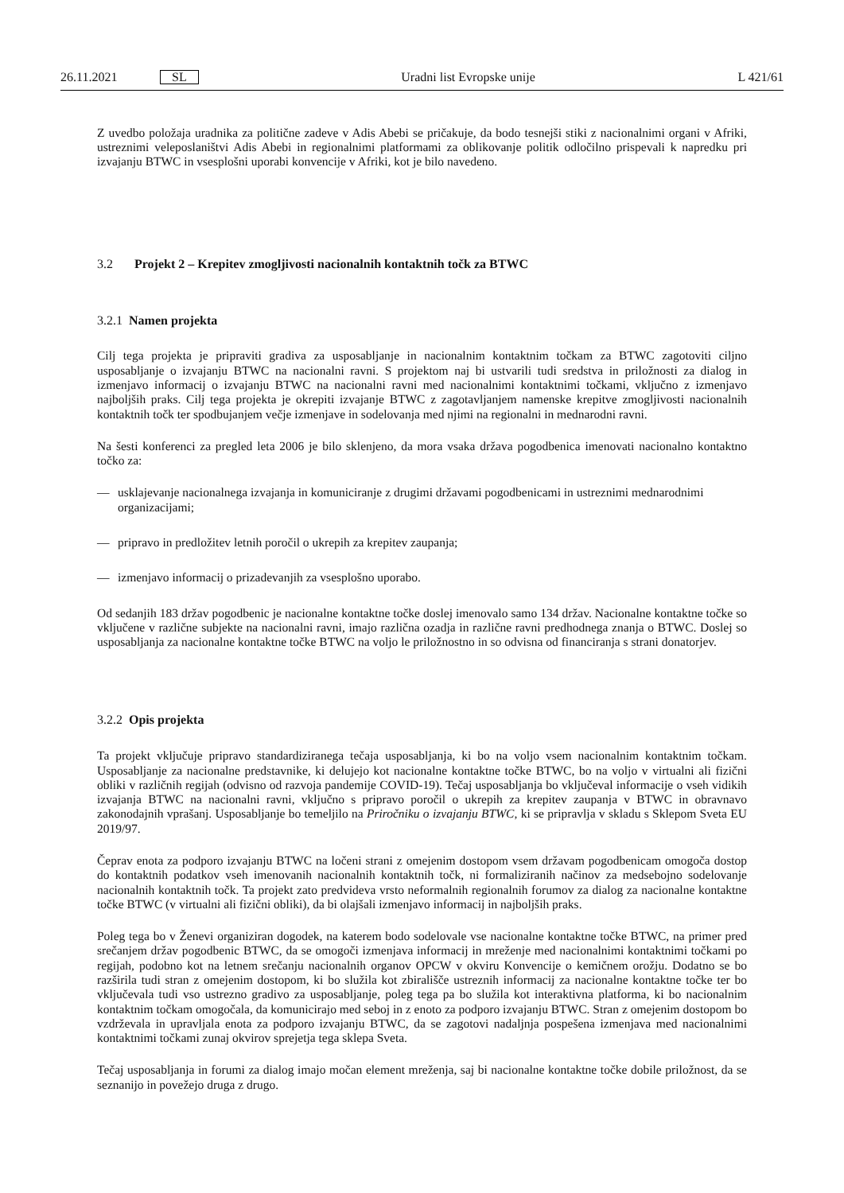26.11.2021 SL Uradni list Evropske unije L 421/61
Z uvedbo položaja uradnika za politične zadeve v Adis Abebi se pričakuje, da bodo tesnejši stiki z nacionalnimi organi v Afriki, ustreznimi veleposlaništvi Adis Abebi in regionalnimi platformami za oblikovanje politik odločilno prispevali k napredku pri izvajanju BTWC in vsesplošni uporabi konvencije v Afriki, kot je bilo navedeno.
3.2 Projekt 2 – Krepitev zmogljivosti nacionalnih kontaktnih točk za BTWC
3.2.1 Namen projekta
Cilj tega projekta je pripraviti gradiva za usposabljanje in nacionalnim kontaktnim točkam za BTWC zagotoviti ciljno usposabljanje o izvajanju BTWC na nacionalni ravni. S projektom naj bi ustvarili tudi sredstva in priložnosti za dialog in izmenjavo informacij o izvajanju BTWC na nacionalni ravni med nacionalnimi kontaktnimi točkami, vključno z izmenjavo najboljših praks. Cilj tega projekta je okrepiti izvajanje BTWC z zagotavljanjem namenske krepitve zmogljivosti nacionalnih kontaktnih točk ter spodbujanjem večje izmenjave in sodelovanja med njimi na regionalni in mednarodni ravni.
Na šesti konferenci za pregled leta 2006 je bilo sklenjeno, da mora vsaka država pogodbenica imenovati nacionalno kontaktno točko za:
— usklajevanje nacionalnega izvajanja in komuniciranje z drugimi državami pogodbenicami in ustreznimi mednarodnimi organizacijami;
— pripravo in predložitev letnih poročil o ukrepih za krepitev zaupanja;
— izmenjavo informacij o prizadevanjih za vsesplošno uporabo.
Od sedanjih 183 držav pogodbenic je nacionalne kontaktne točke doslej imenovalo samo 134 držav. Nacionalne kontaktne točke so vključene v različne subjekte na nacionalni ravni, imajo različna ozadja in različne ravni predhodnega znanja o BTWC. Doslej so usposabljanja za nacionalne kontaktne točke BTWC na voljo le priložnostno in so odvisna od financiranja s strani donatorjev.
3.2.2 Opis projekta
Ta projekt vključuje pripravo standardiziranega tečaja usposabljanja, ki bo na voljo vsem nacionalnim kontaktnim točkam. Usposabljanje za nacionalne predstavnike, ki delujejo kot nacionalne kontaktne točke BTWC, bo na voljo v virtualni ali fizični obliki v različnih regijah (odvisno od razvoja pandemije COVID-19). Tečaj usposabljanja bo vključeval informacije o vseh vidikih izvajanja BTWC na nacionalni ravni, vključno s pripravo poročil o ukrepih za krepitev zaupanja v BTWC in obravnavo zakonodajnih vprašanj. Usposabljanje bo temeljilo na Priročniku o izvajanju BTWC, ki se pripravlja v skladu s Sklepom Sveta EU 2019/97.
Čeprav enota za podporo izvajanju BTWC na ločeni strani z omejenim dostopom vsem državam pogodbenicam omogoča dostop do kontaktnih podatkov vseh imenovanih nacionalnih kontaktnih točk, ni formaliziranih načinov za medsebojno sodelovanje nacionalnih kontaktnih točk. Ta projekt zato predvideva vrsto neformalnih regionalnih forumov za dialog za nacionalne kontaktne točke BTWC (v virtualni ali fizični obliki), da bi olajšali izmenjavo informacij in najboljših praks.
Poleg tega bo v Ženevi organiziran dogodek, na katerem bodo sodelovale vse nacionalne kontaktne točke BTWC, na primer pred srečanjem držav pogodbenic BTWC, da se omogoči izmenjava informacij in mreženje med nacionalnimi kontaktnimi točkami po regijah, podobno kot na letnem srečanju nacionalnih organov OPCW v okviru Konvencije o kemičnem orožju. Dodatno se bo razširila tudi stran z omejenim dostopom, ki bo služila kot zbirališče ustreznih informacij za nacionalne kontaktne točke ter bo vključevala tudi vso ustrezno gradivo za usposabljanje, poleg tega pa bo služila kot interaktivna platforma, ki bo nacionalnim kontaktnim točkam omogočala, da komunicirajo med seboj in z enoto za podporo izvajanju BTWC. Stran z omejenim dostopom bo vzdrževala in upravljala enota za podporo izvajanju BTWC, da se zagotovi nadaljnja pospešena izmenjava med nacionalnimi kontaktnimi točkami zunaj okvirov sprejetja tega sklepa Sveta.
Tečaj usposabljanja in forumi za dialog imajo močan element mreženja, saj bi nacionalne kontaktne točke dobile priložnost, da se seznanijo in povežejo druga z drugo.